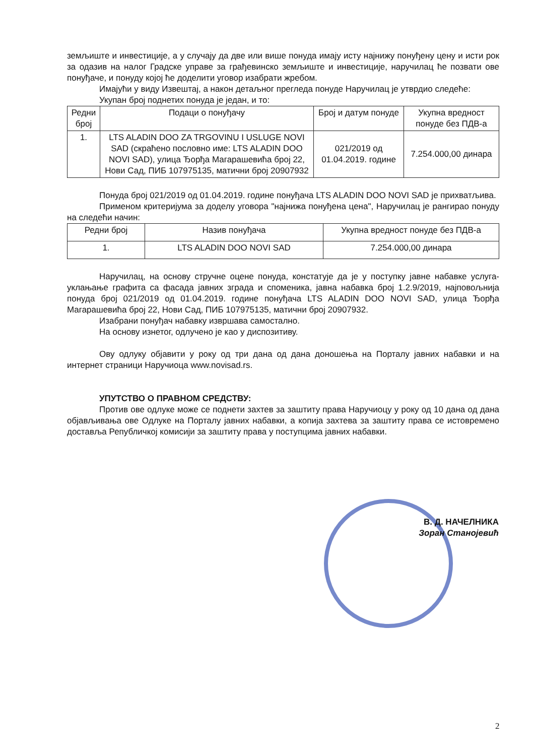земљиште и инвестиције, а у случају да две или више понуда имају исту најнижу понуђену цену и исти рок за одазив на налог Градске управе за грађевинско земљиште и инвестиције, наручилац ће позвати ове понуђаче, и понуду којој ће доделити уговор изабрати жребом.
Имајући у виду Извештај, а након детаљног прегледа понуде Наручилац је утврдио следеће:
Укупан број поднетих понуда је један, и то:
| Редни број | Подаци о понуђачу | Број и датум понуде | Укупна вредност понуде без ПДВ-а |
| --- | --- | --- | --- |
| 1. | LTS ALADIN DOO ZA TRGOVINU I USLUGE NOVI SAD (скраћено пословно име: LTS ALADIN DOO NOVI SAD), улица Ђорђа Магарашевића број 22, Нови Сад, ПИБ 107975135, матични број 20907932 | 021/2019 од 01.04.2019. године | 7.254.000,00 динара |
Понуда број 021/2019 од 01.04.2019. године понуђача LTS ALADIN DOO NOVI SAD је прихватљива.
Применом критеријума за доделу уговора "најнижа понуђена цена", Наручилац је рангирао понуду на следећи начин:
| Редни број | Назив понуђача | Укупна вредност понуде без ПДВ-а |
| --- | --- | --- |
| 1. | LTS ALADIN DOO NOVI SAD | 7.254.000,00 динара |
Наручилац, на основу стручне оцене понуда, констатује да је у поступку јавне набавке услуга-уклањање графита са фасада јавних зграда и споменика, јавна набавка број 1.2.9/2019, најповољнија понуда број 021/2019 од 01.04.2019. године понуђача LTS ALADIN DOO NOVI SAD, улица Ђорђа Магарашевића број 22, Нови Сад, ПИБ 107975135, матични број 20907932.
Изабрани понуђач набавку извршава самостално.
На основу изнетог, одлучено је као у диспозитиву.
Ову одлуку објавити у року од три дана од дана доношења на Порталу јавних набавки и на интернет страници Наручиоца www.novisad.rs.
УПУТСТВО О ПРАВНОМ СРЕДСТВУ:
Против ове одлуке може се поднети захтев за заштиту права Наручиоцу у року од 10 дана од дана објављивања ове Одлуке на Порталу јавних набавки, а копија захтева за заштиту права се истовремено доставља Републичкој комисији за заштиту права у поступцима јавних набавки.
В. Д. НАЧЕЛНИКА
Зоран Станојевић
2